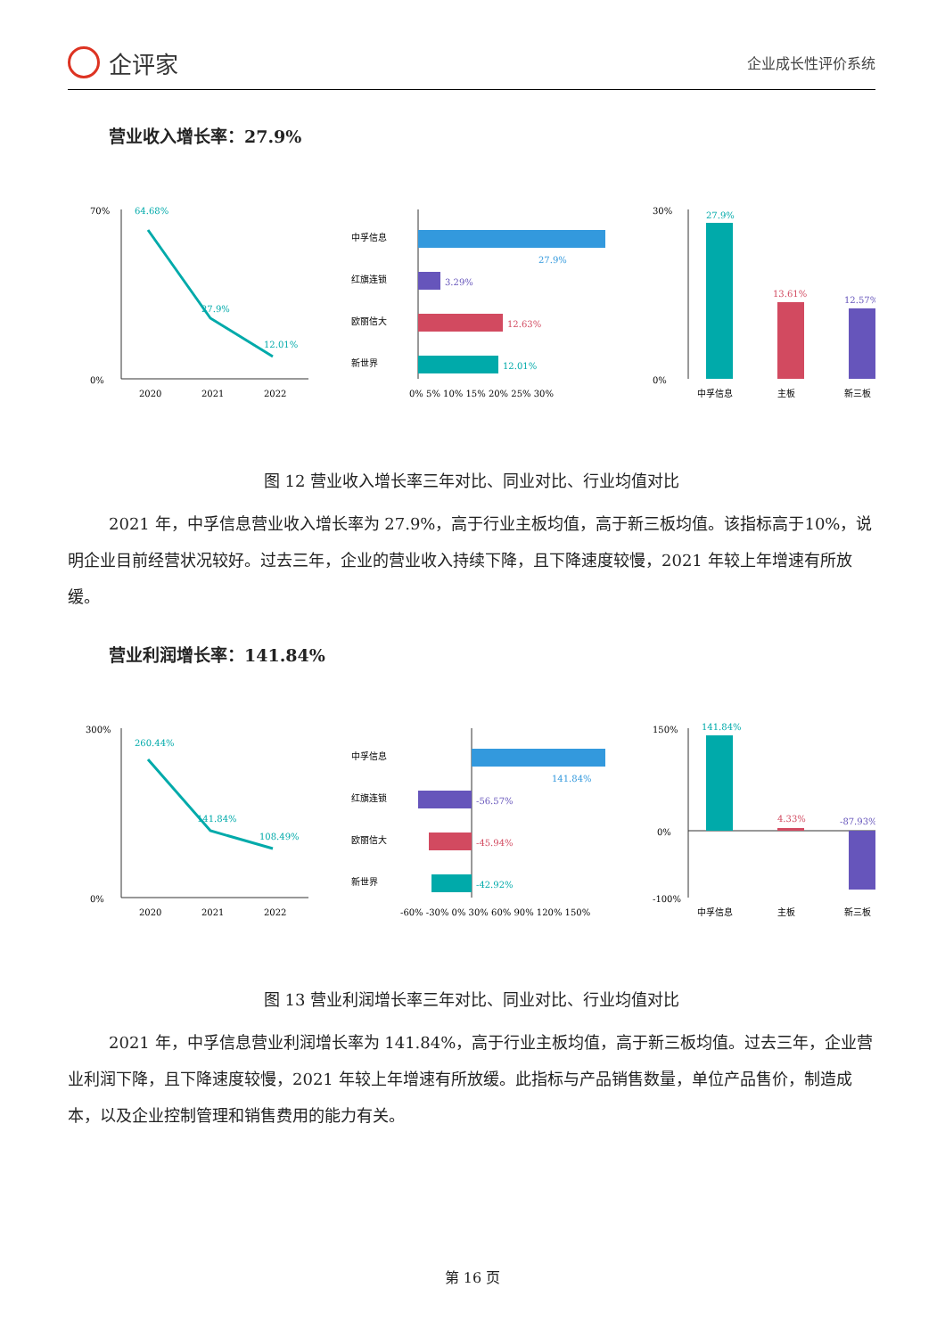企评家
企业成长性评价系统
营业收入增长率：27.9%
70%
0%
64.68%
27.9%
12.01%
2020
2021
2022
中孚信息
27.9%
红旗连锁
3.29%
欧丽信大
12.63%
新世界
12.01%
0% 5% 10% 15% 20% 25% 30%
30%
0%
27.9%
13.61%
12.57%
中孚信息
主板
新三板
图 12 营业收入增长率三年对比、同业对比、行业均值对比
2021 年，中孚信息营业收入增长率为 27.9%，高于行业主板均值，高于新三板均值。该指标高于10%，说明企业目前经营状况较好。过去三年，企业的营业收入持续下降，且下降速度较慢，2021 年较上年增速有所放缓。
营业利润增长率：141.84%
300%
0%
260.44%
141.84%
108.49%
2020
2021
2022
中孚信息
141.84%
红旗连锁
-56.57%
欧丽信大
-45.94%
新世界
-42.92%
-60% -30% 0% 30% 60% 90% 120% 150%
150%
0%
-100%
141.84%
4.33%
-87.93%
中孚信息
主板
新三板
图 13 营业利润增长率三年对比、同业对比、行业均值对比
2021 年，中孚信息营业利润增长率为 141.84%，高于行业主板均值，高于新三板均值。过去三年，企业营业利润下降，且下降速度较慢，2021 年较上年增速有所放缓。此指标与产品销售数量，单位产品售价，制造成本，以及企业控制管理和销售费用的能力有关。
第 16 页